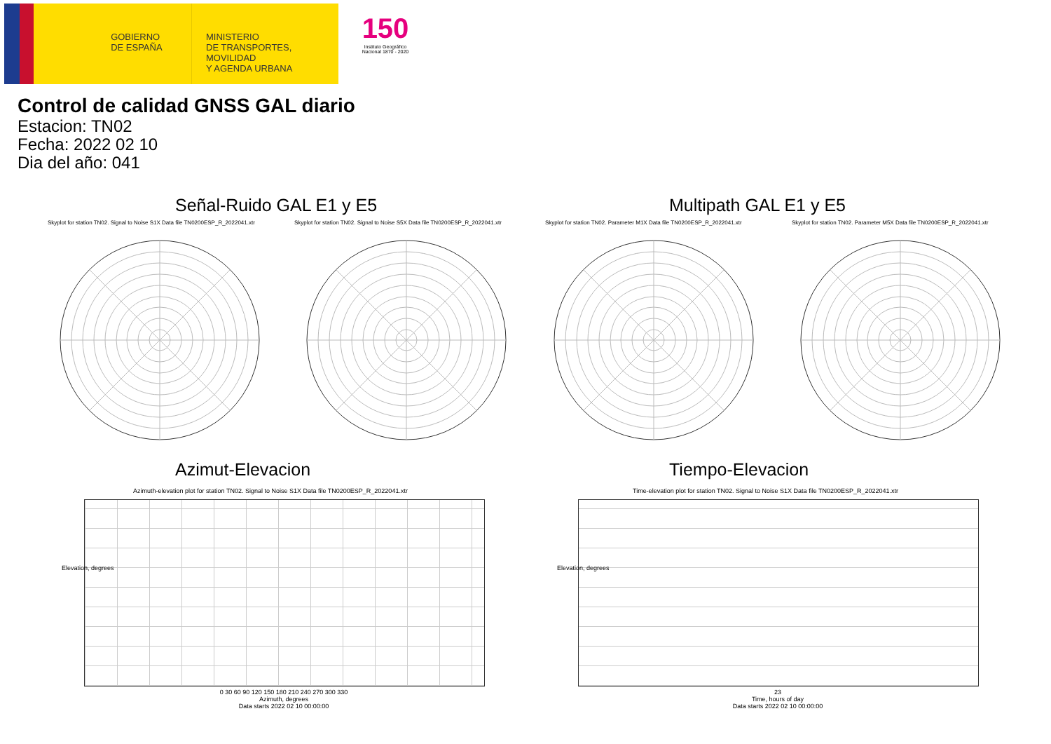GOBIERNO
DE ESPAÑA
MINISTERIO
DE TRANSPORTES, MOVILIDAD
Y AGENDA URBANA
150
Instituto Geográfico
Nacional 1870 - 2020
Control de calidad GNSS GAL diario
Estacion: TN02
Fecha: 2022 02 10
Dia del año: 041
Señal-Ruido GAL E1 y E5 Multipath GAL E1 y E5
Skyplot for station TN02. Signal to Noise S1X Data file TN0200ESP_R_2022041.xtr Skyplot for station TN02. Signal to Noise S5X Data file TN0200ESP_R_2022041.xtr Skyplot for station TN02. Parameter M1X Data file TN0200ESP_R_2022041.xtr Skyplot for station TN02. Parameter M5X Data file TN0200ESP_R_2022041.xtr
Azimut-Elevacion Tiempo-Elevacion
Azimuth-elevation plot for station TN02. Signal to Noise S1X Data file TN0200ESP_R_2022041.xtr Time-elevation plot for station TN02. Signal to Noise S1X Data file TN0200ESP_R_2022041.xtr
0 30 60 90 120 150 180 210 240 270 300 330
Azimuth, degrees
Data starts 2022 02 10 00:00:00
23
Time, hours of day
Data starts 2022 02 10 00:00:00
Elevation, degrees Elevation, degrees